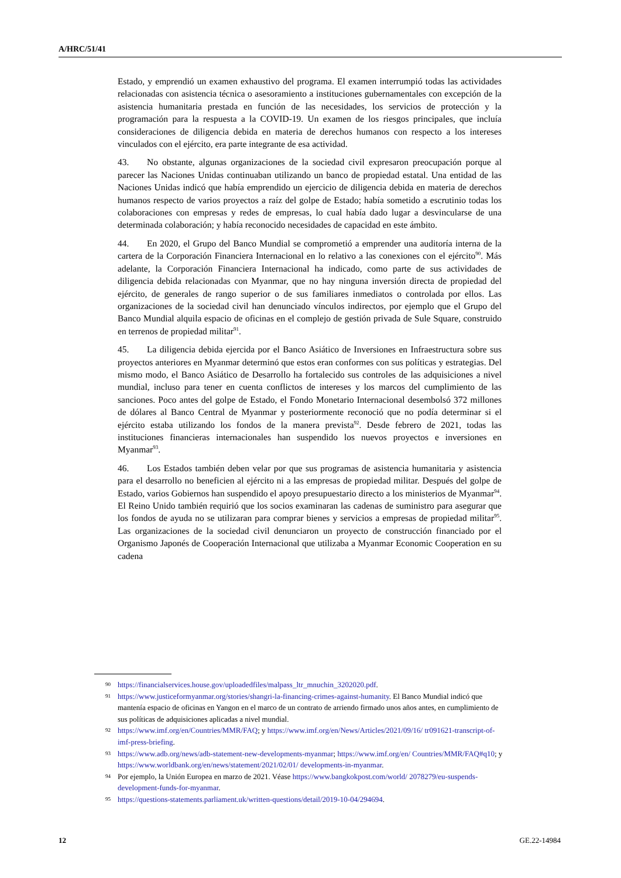A/HRC/51/41
Estado, y emprendió un examen exhaustivo del programa. El examen interrumpió todas las actividades relacionadas con asistencia técnica o asesoramiento a instituciones gubernamentales con excepción de la asistencia humanitaria prestada en función de las necesidades, los servicios de protección y la programación para la respuesta a la COVID-19. Un examen de los riesgos principales, que incluía consideraciones de diligencia debida en materia de derechos humanos con respecto a los intereses vinculados con el ejército, era parte integrante de esa actividad.
43. No obstante, algunas organizaciones de la sociedad civil expresaron preocupación porque al parecer las Naciones Unidas continuaban utilizando un banco de propiedad estatal. Una entidad de las Naciones Unidas indicó que había emprendido un ejercicio de diligencia debida en materia de derechos humanos respecto de varios proyectos a raíz del golpe de Estado; había sometido a escrutinio todas los colaboraciones con empresas y redes de empresas, lo cual había dado lugar a desvincularse de una determinada colaboración; y había reconocido necesidades de capacidad en este ámbito.
44. En 2020, el Grupo del Banco Mundial se comprometió a emprender una auditoría interna de la cartera de la Corporación Financiera Internacional en lo relativo a las conexiones con el ejército<sup>90</sup>. Más adelante, la Corporación Financiera Internacional ha indicado, como parte de sus actividades de diligencia debida relacionadas con Myanmar, que no hay ninguna inversión directa de propiedad del ejército, de generales de rango superior o de sus familiares inmediatos o controlada por ellos. Las organizaciones de la sociedad civil han denunciado vínculos indirectos, por ejemplo que el Grupo del Banco Mundial alquila espacio de oficinas en el complejo de gestión privada de Sule Square, construido en terrenos de propiedad militar<sup>91</sup>.
45. La diligencia debida ejercida por el Banco Asiático de Inversiones en Infraestructura sobre sus proyectos anteriores en Myanmar determinó que estos eran conformes con sus políticas y estrategias. Del mismo modo, el Banco Asiático de Desarrollo ha fortalecido sus controles de las adquisiciones a nivel mundial, incluso para tener en cuenta conflictos de intereses y los marcos del cumplimiento de las sanciones. Poco antes del golpe de Estado, el Fondo Monetario Internacional desembolsó 372 millones de dólares al Banco Central de Myanmar y posteriormente reconoció que no podía determinar si el ejército estaba utilizando los fondos de la manera prevista<sup>92</sup>. Desde febrero de 2021, todas las instituciones financieras internacionales han suspendido los nuevos proyectos e inversiones en Myanmar<sup>93</sup>.
46. Los Estados también deben velar por que sus programas de asistencia humanitaria y asistencia para el desarrollo no beneficien al ejército ni a las empresas de propiedad militar. Después del golpe de Estado, varios Gobiernos han suspendido el apoyo presupuestario directo a los ministerios de Myanmar<sup>94</sup>. El Reino Unido también requirió que los socios examinaran las cadenas de suministro para asegurar que los fondos de ayuda no se utilizaran para comprar bienes y servicios a empresas de propiedad militar<sup>95</sup>. Las organizaciones de la sociedad civil denunciaron un proyecto de construcción financiado por el Organismo Japonés de Cooperación Internacional que utilizaba a Myanmar Economic Cooperation en su cadena
90 https://financialservices.house.gov/uploadedfiles/malpass_ltr_mnuchin_3202020.pdf.
91 https://www.justiceformyanmar.org/stories/shangri-la-financing-crimes-against-humanity. El Banco Mundial indicó que mantenía espacio de oficinas en Yangon en el marco de un contrato de arriendo firmado unos años antes, en cumplimiento de sus políticas de adquisiciones aplicadas a nivel mundial.
92 https://www.imf.org/en/Countries/MMR/FAQ; y https://www.imf.org/en/News/Articles/2021/09/16/ tr091621-transcript-of-imf-press-briefing.
93 https://www.adb.org/news/adb-statement-new-developments-myanmar; https://www.imf.org/en/ Countries/MMR/FAQ#q10; y https://www.worldbank.org/en/news/statement/2021/02/01/ developments-in-myanmar.
94 Por ejemplo, la Unión Europea en marzo de 2021. Véase https://www.bangkokpost.com/world/ 2078279/eu-suspends-development-funds-for-myanmar.
95 https://questions-statements.parliament.uk/written-questions/detail/2019-10-04/294694.
12 GE.22-14984